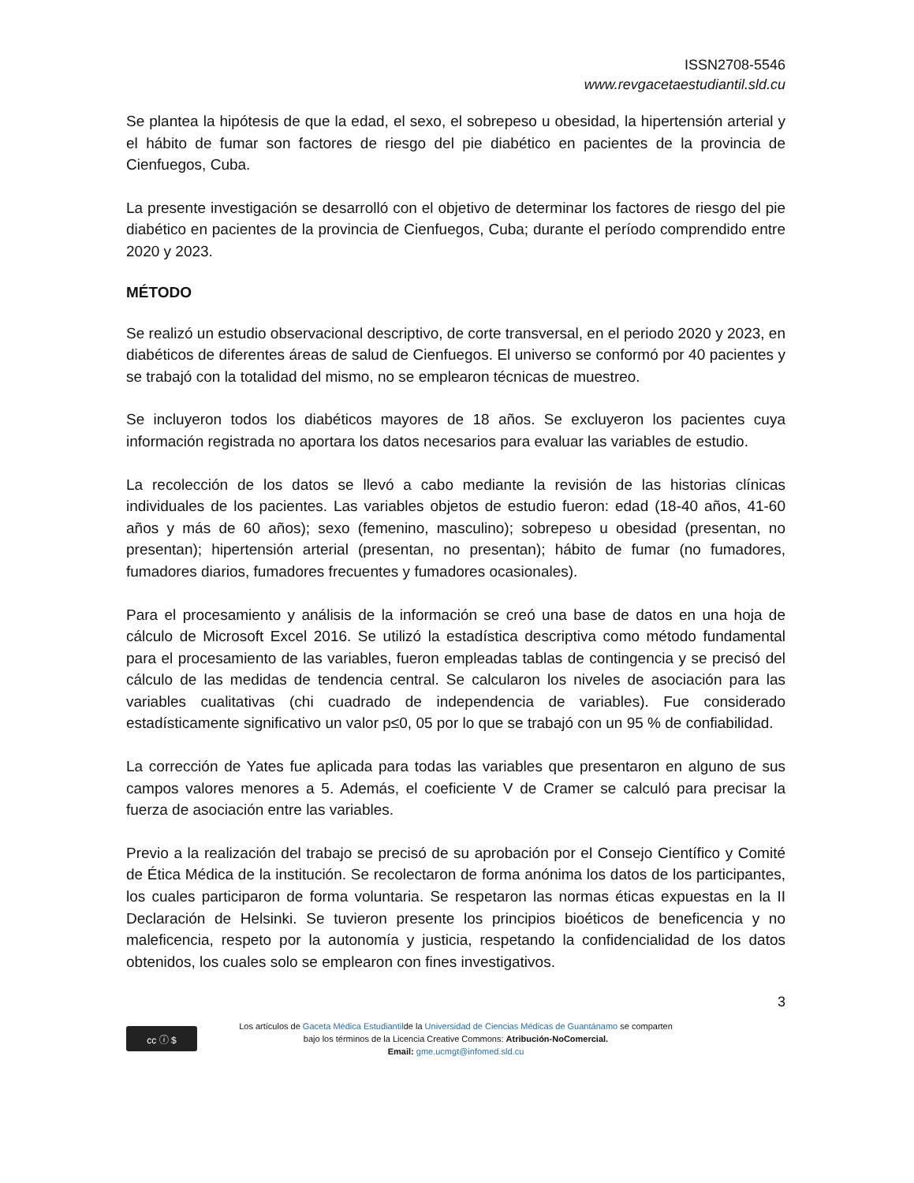ISSN2708-5546
www.revgacetaestudiantil.sld.cu
Se plantea la hipótesis de que la edad, el sexo, el sobrepeso u obesidad, la hipertensión arterial y el hábito de fumar son factores de riesgo del pie diabético en pacientes de la provincia de Cienfuegos, Cuba.
La presente investigación se desarrolló con el objetivo de determinar los factores de riesgo del pie diabético en pacientes de la provincia de Cienfuegos, Cuba; durante el período comprendido entre 2020 y 2023.
MÉTODO
Se realizó un estudio observacional descriptivo, de corte transversal, en el periodo 2020 y 2023, en diabéticos de diferentes áreas de salud de Cienfuegos. El universo se conformó por 40 pacientes y se trabajó con la totalidad del mismo, no se emplearon técnicas de muestreo.
Se incluyeron todos los diabéticos mayores de 18 años. Se excluyeron los pacientes cuya información registrada no aportara los datos necesarios para evaluar las variables de estudio.
La recolección de los datos se llevó a cabo mediante la revisión de las historias clínicas individuales de los pacientes. Las variables objetos de estudio fueron: edad (18-40 años, 41-60 años y más de 60 años); sexo (femenino, masculino); sobrepeso u obesidad (presentan, no presentan); hipertensión arterial (presentan, no presentan); hábito de fumar (no fumadores, fumadores diarios, fumadores frecuentes y fumadores ocasionales).
Para el procesamiento y análisis de la información se creó una base de datos en una hoja de cálculo de Microsoft Excel 2016. Se utilizó la estadística descriptiva como método fundamental para el procesamiento de las variables, fueron empleadas tablas de contingencia y se precisó del cálculo de las medidas de tendencia central. Se calcularon los niveles de asociación para las variables cualitativas (chi cuadrado de independencia de variables). Fue considerado estadísticamente significativo un valor p≤0, 05 por lo que se trabajó con un 95 % de confiabilidad.
La corrección de Yates fue aplicada para todas las variables que presentaron en alguno de sus campos valores menores a 5. Además, el coeficiente V de Cramer se calculó para precisar la fuerza de asociación entre las variables.
Previo a la realización del trabajo se precisó de su aprobación por el Consejo Científico y Comité de Ética Médica de la institución. Se recolectaron de forma anónima los datos de los participantes, los cuales participaron de forma voluntaria. Se respetaron las normas éticas expuestas en la II Declaración de Helsinki. Se tuvieron presente los principios bioéticos de beneficencia y no maleficencia, respeto por la autonomía y justicia, respetando la confidencialidad de los datos obtenidos, los cuales solo se emplearon con fines investigativos.
3
cc ⓘ $
Los artículos de Gaceta Médica Estudiantilde la Universidad de Ciencias Médicas de Guantánamo se comparten
bajo los términos de la Licencia Creative Commons: Atribución-NoComercial.
Email: gme.ucmgt@infomed.sld.cu